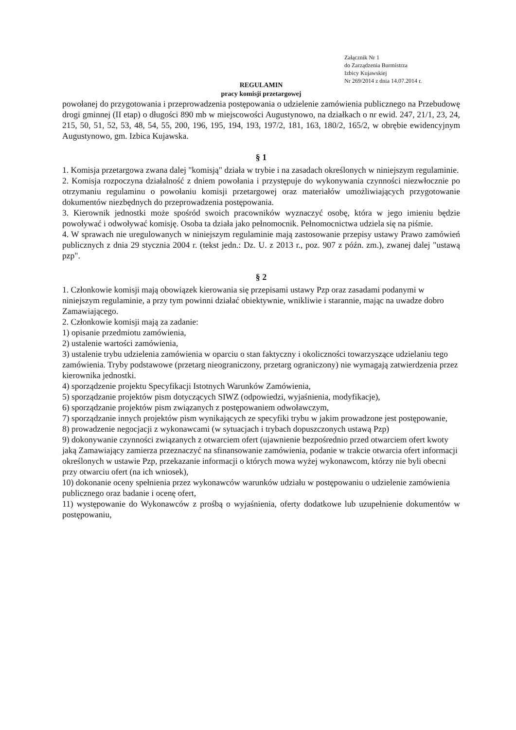Załącznik Nr 1
do Zarządzenia Burmistrza
Izbicy Kujawskiej
Nr 269/2014 z dnia 14.07.2014 r.
REGULAMIN
pracy komisji przetargowej
powołanej do przygotowania i przeprowadzenia postępowania o udzielenie zamówienia publicznego na Przebudowę drogi gminnej (II etap) o długości 890 mb w miejscowości Augustynowo, na działkach o nr ewid. 247, 21/1, 23, 24, 215, 50, 51, 52, 53, 48, 54, 55, 200, 196, 195, 194, 193, 197/2, 181, 163, 180/2, 165/2, w obrębie ewidencyjnym Augustynowo, gm. Izbica Kujawska.
§ 1
1. Komisja przetargowa zwana dalej "komisją" działa w trybie i na zasadach określonych w niniejszym regulaminie.
2. Komisja rozpoczyna działalność z dniem powołania i przystępuje do wykonywania czynności niezwłocznie po otrzymaniu regulaminu o powołaniu komisji przetargowej oraz materiałów umożliwiających przygotowanie dokumentów niezbędnych do przeprowadzenia postępowania.
3. Kierownik jednostki może spośród swoich pracowników wyznaczyć osobę, która w jego imieniu będzie powoływać i odwoływać komisję. Osoba ta działa jako pełnomocnik. Pełnomocnictwa udziela się na piśmie.
4. W sprawach nie uregulowanych w niniejszym regulaminie mają zastosowanie przepisy ustawy Prawo zamówień publicznych z dnia 29 stycznia 2004 r. (tekst jedn.: Dz. U. z 2013 r., poz. 907 z późn. zm.), zwanej dalej "ustawą pzp".
§ 2
1. Członkowie komisji mają obowiązek kierowania się przepisami ustawy Pzp oraz zasadami podanymi w niniejszym regulaminie, a przy tym powinni działać obiektywnie, wnikliwie i starannie, mając na uwadze dobro Zamawiającego.
2. Członkowie komisji mają za zadanie:
1) opisanie przedmiotu zamówienia,
2) ustalenie wartości zamówienia,
3) ustalenie trybu udzielenia zamówienia w oparciu o stan faktyczny i okoliczności towarzyszące udzielaniu tego zamówienia. Tryby podstawowe (przetarg nieograniczony, przetarg ograniczony) nie wymagają zatwierdzenia przez kierownika jednostki.
4) sporządzenie projektu Specyfikacji Istotnych Warunków Zamówienia,
5) sporządzanie projektów pism dotyczących SIWZ (odpowiedzi, wyjaśnienia, modyfikacje),
6) sporządzanie projektów pism związanych z postępowaniem odwoławczym,
7) sporządzanie innych projektów pism wynikających ze specyfiki trybu w jakim prowadzone jest postępowanie,
8) prowadzenie negocjacji z wykonawcami (w sytuacjach i trybach dopuszczonych ustawą Pzp)
9) dokonywanie czynności związanych z otwarciem ofert (ujawnienie bezpośrednio przed otwarciem ofert kwoty jaką Zamawiający zamierza przeznaczyć na sfinansowanie zamówienia, podanie w trakcie otwarcia ofert informacji określonych w ustawie Pzp, przekazanie informacji o których mowa wyżej wykonawcom, którzy nie byli obecni przy otwarciu ofert (na ich wniosek),
10) dokonanie oceny spełnienia przez wykonawców warunków udziału w postępowaniu o udzielenie zamówienia publicznego oraz badanie i ocenę ofert,
11) występowanie do Wykonawców z prośbą o wyjaśnienia, oferty dodatkowe lub uzupełnienie dokumentów w postępowaniu,